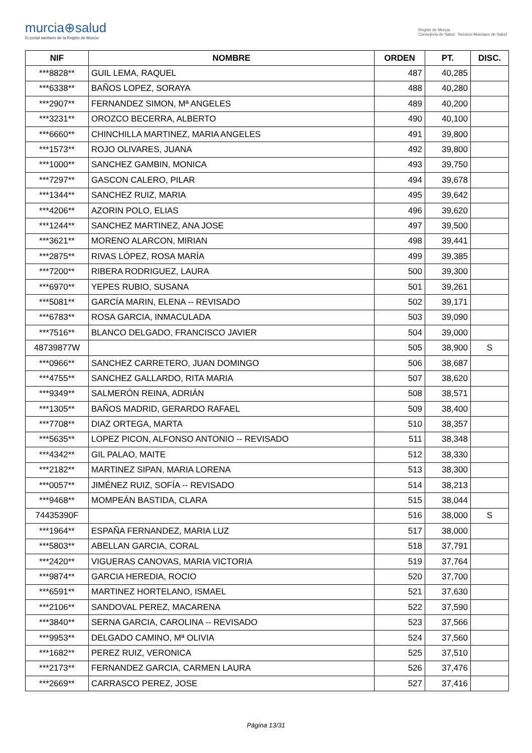murcia⊕salud
El portal sanitario de la Región de Murcia
Región de Murcia
Consejería de Salud Servicio Murciano de Salud
| NIF | NOMBRE | ORDEN | PT. | DISC. |
| --- | --- | --- | --- | --- |
| ***8828** | GUIL LEMA, RAQUEL | 487 | 40,285 | |
| ***6338** | BAÑOS LOPEZ, SORAYA | 488 | 40,280 | |
| ***2907** | FERNANDEZ SIMON, Mª ANGELES | 489 | 40,200 | |
| ***3231** | OROZCO BECERRA, ALBERTO | 490 | 40,100 | |
| ***6660** | CHINCHILLA MARTINEZ, MARIA ANGELES | 491 | 39,800 | |
| ***1573** | ROJO OLIVARES, JUANA | 492 | 39,800 | |
| ***1000** | SANCHEZ GAMBIN, MONICA | 493 | 39,750 | |
| ***7297** | GASCON CALERO, PILAR | 494 | 39,678 | |
| ***1344** | SANCHEZ RUIZ, MARIA | 495 | 39,642 | |
| ***4206** | AZORIN POLO, ELIAS | 496 | 39,620 | |
| ***1244** | SANCHEZ MARTINEZ, ANA JOSE | 497 | 39,500 | |
| ***3621** | MORENO ALARCON, MIRIAN | 498 | 39,441 | |
| ***2875** | RIVAS LÓPEZ, ROSA MARÍA | 499 | 39,385 | |
| ***7200** | RIBERA RODRIGUEZ, LAURA | 500 | 39,300 | |
| ***6970** | YEPES RUBIO, SUSANA | 501 | 39,261 | |
| ***5081** | GARCÍA MARIN, ELENA -- REVISADO | 502 | 39,171 | |
| ***6783** | ROSA GARCIA, INMACULADA | 503 | 39,090 | |
| ***7516** | BLANCO DELGADO, FRANCISCO JAVIER | 504 | 39,000 | |
| 48739877W | | 505 | 38,900 | S |
| ***0966** | SANCHEZ CARRETERO, JUAN DOMINGO | 506 | 38,687 | |
| ***4755** | SANCHEZ GALLARDO, RITA MARIA | 507 | 38,620 | |
| ***9349** | SALMERÓN REINA, ADRIÁN | 508 | 38,571 | |
| ***1305** | BAÑOS MADRID, GERARDO RAFAEL | 509 | 38,400 | |
| ***7708** | DIAZ ORTEGA, MARTA | 510 | 38,357 | |
| ***5635** | LOPEZ PICON, ALFONSO ANTONIO -- REVISADO | 511 | 38,348 | |
| ***4342** | GIL PALAO, MAITE | 512 | 38,330 | |
| ***2182** | MARTINEZ SIPAN, MARIA LORENA | 513 | 38,300 | |
| ***0057** | JIMÉNEZ RUIZ, SOFÍA -- REVISADO | 514 | 38,213 | |
| ***9468** | MOMPEÁN BASTIDA, CLARA | 515 | 38,044 | |
| 74435390F | | 516 | 38,000 | S |
| ***1964** | ESPAÑA FERNANDEZ, MARIA LUZ | 517 | 38,000 | |
| ***5803** | ABELLAN GARCIA, CORAL | 518 | 37,791 | |
| ***2420** | VIGUERAS CANOVAS, MARIA VICTORIA | 519 | 37,764 | |
| ***9874** | GARCIA HEREDIA, ROCIO | 520 | 37,700 | |
| ***6591** | MARTINEZ HORTELANO, ISMAEL | 521 | 37,630 | |
| ***2106** | SANDOVAL PEREZ, MACARENA | 522 | 37,590 | |
| ***3840** | SERNA GARCIA, CAROLINA -- REVISADO | 523 | 37,566 | |
| ***9953** | DELGADO CAMINO, Mª OLIVIA | 524 | 37,560 | |
| ***1682** | PEREZ RUIZ, VERONICA | 525 | 37,510 | |
| ***2173** | FERNANDEZ GARCIA, CARMEN LAURA | 526 | 37,476 | |
| ***2669** | CARRASCO PEREZ, JOSE | 527 | 37,416 | |
Página 13/31